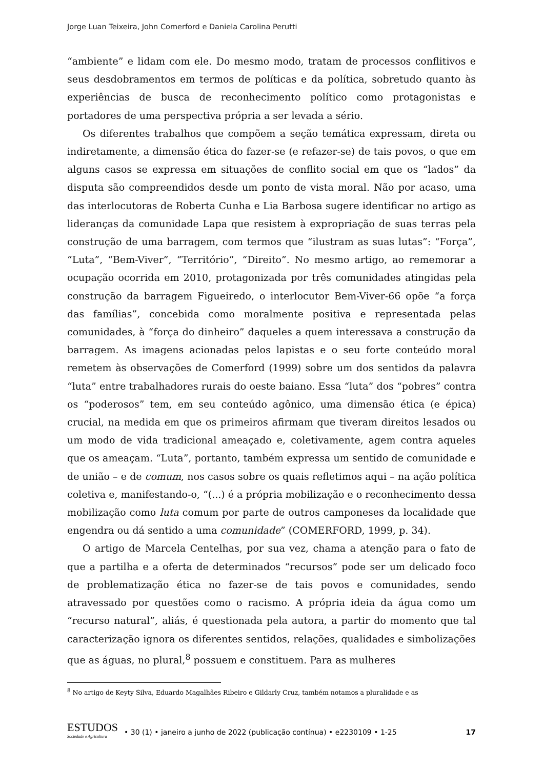Jorge Luan Teixeira, John Comerford e Daniela Carolina Perutti
“ambiente” e lidam com ele. Do mesmo modo, tratam de processos conflitivos e seus desdobramentos em termos de políticas e da política, sobretudo quanto às experiências de busca de reconhecimento político como protagonistas e portadores de uma perspectiva própria a ser levada a sério.
Os diferentes trabalhos que compõem a seção temática expressam, direta ou indiretamente, a dimensão ética do fazer-se (e refazer-se) de tais povos, o que em alguns casos se expressa em situações de conflito social em que os “lados” da disputa são compreendidos desde um ponto de vista moral. Não por acaso, uma das interlocutoras de Roberta Cunha e Lia Barbosa sugere identificar no artigo as lideranças da comunidade Lapa que resistem à expropriação de suas terras pela construção de uma barragem, com termos que “ilustram as suas lutas”: “Força”, “Luta”, “Bem-Viver”, “Território”, “Direito”. No mesmo artigo, ao rememorar a ocupação ocorrida em 2010, protagonizada por três comunidades atingidas pela construção da barragem Figueiredo, o interlocutor Bem-Viver-66 opõe “a força das famílias”, concebida como moralmente positiva e representada pelas comunidades, à “força do dinheiro” daqueles a quem interessava a construção da barragem. As imagens acionadas pelos lapistas e o seu forte conteúdo moral remetem às observações de Comerford (1999) sobre um dos sentidos da palavra “luta” entre trabalhadores rurais do oeste baiano. Essa “luta” dos “pobres” contra os “poderosos” tem, em seu conteúdo agônico, uma dimensão ética (e épica) crucial, na medida em que os primeiros afirmam que tiveram direitos lesados ou um modo de vida tradicional ameaçado e, coletivamente, agem contra aqueles que os ameaçam. “Luta”, portanto, também expressa um sentido de comunidade e de união – e de comum, nos casos sobre os quais refletimos aqui – na ação política coletiva e, manifestando-o, “(...) é a própria mobilização e o reconhecimento dessa mobilização como luta comum por parte de outros camponeses da localidade que engendra ou dá sentido a uma comunidade” (COMERFORD, 1999, p. 34).
O artigo de Marcela Centelhas, por sua vez, chama a atenção para o fato de que a partilha e a oferta de determinados “recursos” pode ser um delicado foco de problematização ética no fazer-se de tais povos e comunidades, sendo atravessado por questões como o racismo. A própria ideia da água como um “recurso natural”, aliás, é questionada pela autora, a partir do momento que tal caracterização ignora os diferentes sentidos, relações, qualidades e simbolizações que as águas, no plural,<sup>8</sup> possuem e constituem. Para as mulheres
<sup>8</sup> No artigo de Keyty Silva, Eduardo Magalhães Ribeiro e Gildarly Cruz, também notamos a pluralidade e as
ESTUDOS
Sociedade e Agricultura
• 30 (1) • janeiro a junho de 2022 (publicação contínua) • e2230109 • 1-25 17